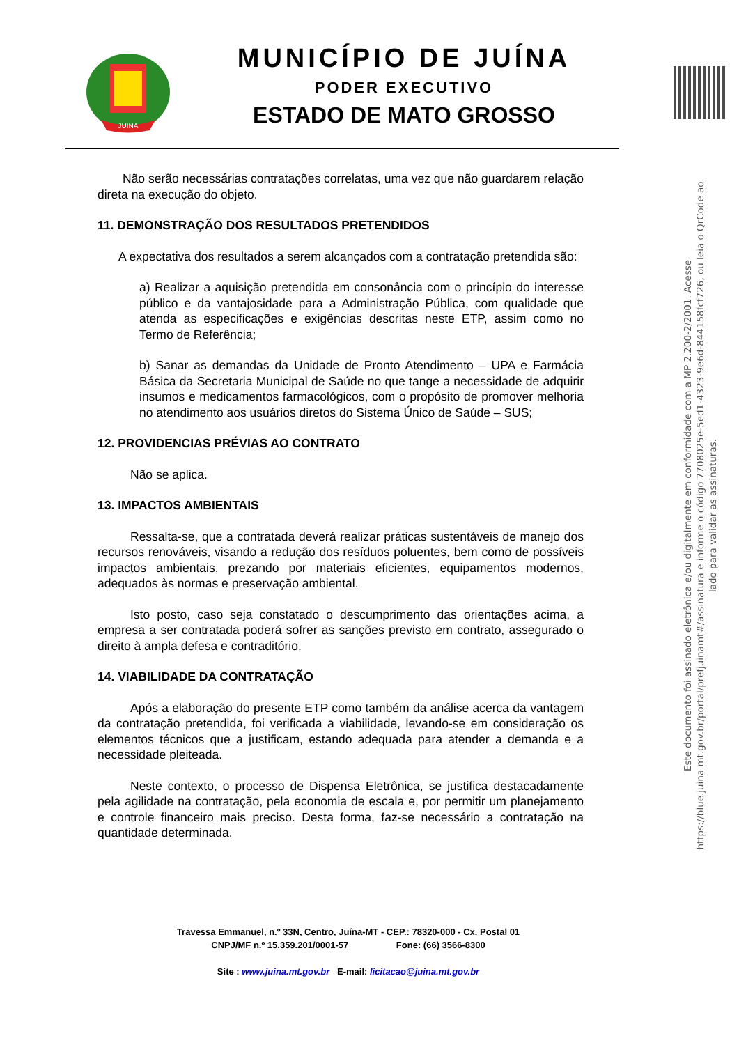JUINA
MUNICÍPIO DE JUÍNA
PODER EXECUTIVO
ESTADO DE MATO GROSSO
Este documento foi assinado eletrônica e/ou digitalmente em conformidade com a MP 2.200-2/2001. Acesse
https://blue.juina.mt.gov.br/portal/prefjuinamt#/assinatura e informe o código 7708025e-5ed1-4323-9e6d-844158fcf726, ou leia o QrCode ao
lado para validar as assinaturas.
Não serão necessárias contratações correlatas, uma vez que não guardarem relação direta na execução do objeto.
11. DEMONSTRAÇÃO DOS RESULTADOS PRETENDIDOS
A expectativa dos resultados a serem alcançados com a contratação pretendida são:
a) Realizar a aquisição pretendida em consonância com o princípio do interesse público e da vantajosidade para a Administração Pública, com qualidade que atenda as especificações e exigências descritas neste ETP, assim como no Termo de Referência;
b) Sanar as demandas da Unidade de Pronto Atendimento – UPA e Farmácia Básica da Secretaria Municipal de Saúde no que tange a necessidade de adquirir insumos e medicamentos farmacológicos, com o propósito de promover melhoria no atendimento aos usuários diretos do Sistema Único de Saúde – SUS;
12. PROVIDENCIAS PRÉVIAS AO CONTRATO
Não se aplica.
13. IMPACTOS AMBIENTAIS
Ressalta-se, que a contratada deverá realizar práticas sustentáveis de manejo dos recursos renováveis, visando a redução dos resíduos poluentes, bem como de possíveis impactos ambientais, prezando por materiais eficientes, equipamentos modernos, adequados às normas e preservação ambiental.
Isto posto, caso seja constatado o descumprimento das orientações acima, a empresa a ser contratada poderá sofrer as sanções previsto em contrato, assegurado o direito à ampla defesa e contraditório.
14. VIABILIDADE DA CONTRATAÇÃO
Após a elaboração do presente ETP como também da análise acerca da vantagem da contratação pretendida, foi verificada a viabilidade, levando-se em consideração os elementos técnicos que a justificam, estando adequada para atender a demanda e a necessidade pleiteada.
Neste contexto, o processo de Dispensa Eletrônica, se justifica destacadamente pela agilidade na contratação, pela economia de escala e, por permitir um planejamento e controle financeiro mais preciso. Desta forma, faz-se necessário a contratação na quantidade determinada.
Travessa Emmanuel, n.º 33N, Centro, Juína-MT - CEP.: 78320-000 - Cx. Postal 01
CNPJ/MF n.º 15.359.201/0001-57 Fone: (66) 3566-8300
Site : www.juina.mt.gov.br E-mail: licitacao@juina.mt.gov.br